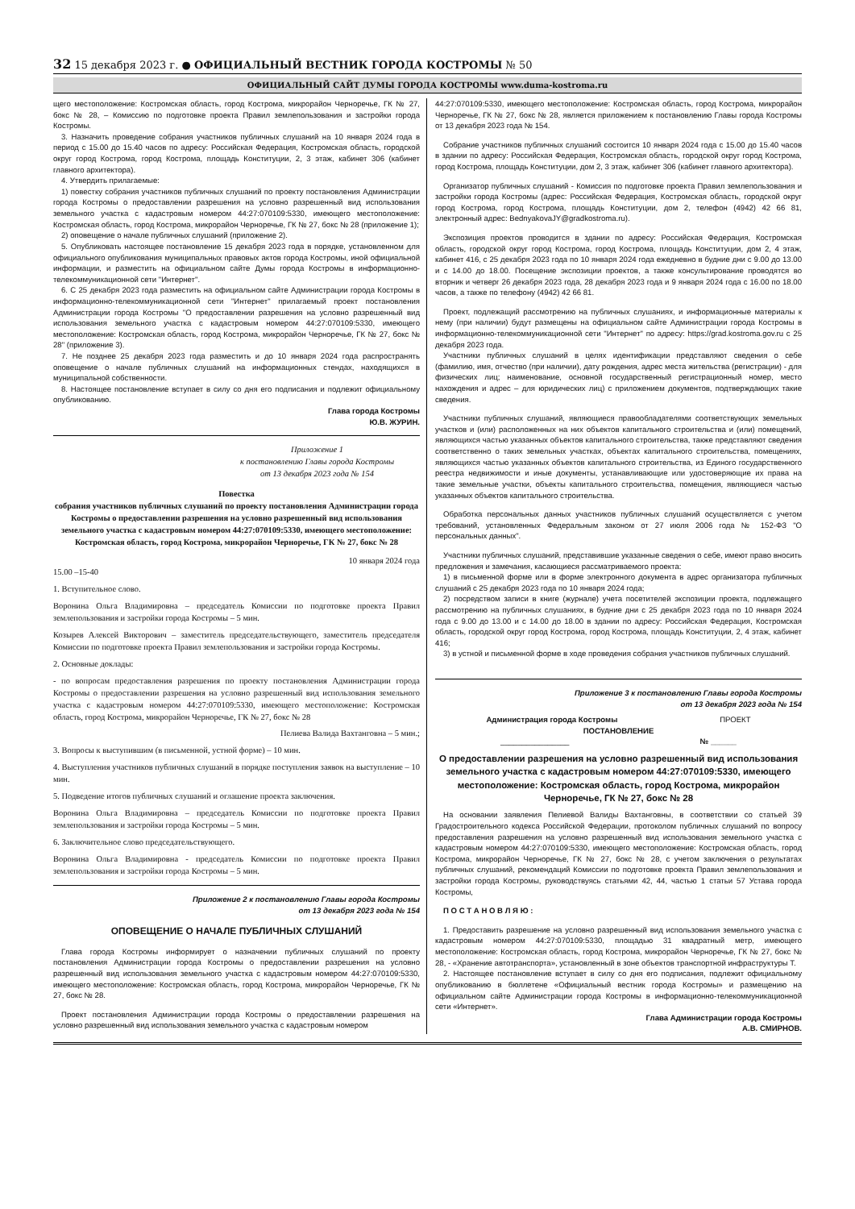32 15 декабря 2023 г. ● ОФИЦИАЛЬНЫЙ ВЕСТНИК ГОРОДА КОСТРОМЫ № 50
ОФИЦИАЛЬНЫЙ САЙТ ДУМЫ ГОРОДА КОСТРОМЫ www.duma-kostroma.ru
щего местоположение: Костромская область, город Кострома, микрорайон Черноречье, ГК № 27, бокс № 28, – Комиссию по подготовке проекта Правил землепользования и застройки города Костромы.
3. Назначить проведение собрания участников публичных слушаний на 10 января 2024 года в период с 15.00 до 15.40 часов по адресу: Российская Федерация, Костромская область, городской округ город Кострома, город Кострома, площадь Конституции, 2, 3 этаж, кабинет 306 (кабинет главного архитектора).
4. Утвердить прилагаемые:
1) повестку собрания участников публичных слушаний по проекту постановления Администрации города Костромы о предоставлении разрешения на условно разрешенный вид использования земельного участка с кадастровым номером 44:27:070109:5330, имеющего местоположение: Костромская область, город Кострома, микрорайон Черноречье, ГК № 27, бокс № 28 (приложение 1);
2) оповещение о начале публичных слушаний (приложение 2).
5. Опубликовать настоящее постановление 15 декабря 2023 года в порядке, установленном для официального опубликования муниципальных правовых актов города Костромы, иной официальной информации, и разместить на официальном сайте Думы города Костромы в информационно-телекоммуникационной сети "Интернет".
6. С 25 декабря 2023 года разместить на официальном сайте Администрации города Костромы в информационно-телекоммуникационной сети "Интернет" прилагаемый проект постановления Администрации города Костромы "О предоставлении разрешения на условно разрешенный вид использования земельного участка с кадастровым номером 44:27:070109:5330, имеющего местоположение: Костромская область, город Кострома, микрорайон Черноречье, ГК № 27, бокс № 28" (приложение 3).
7. Не позднее 25 декабря 2023 года разместить и до 10 января 2024 года распространять оповещение о начале публичных слушаний на информационных стендах, находящихся в муниципальной собственности.
8. Настоящее постановление вступает в силу со дня его подписания и подлежит официальному опубликованию.
Глава города Костромы
Ю.В. ЖУРИН.
Приложение 1
к постановлению Главы города Костромы
от 13 декабря 2023 года № 154
Повестка
собрания участников публичных слушаний по проекту постановления Администрации города Костромы о предоставлении разрешения на условно разрешенный вид использования земельного участка с кадастровым номером 44:27:070109:5330, имеющего местоположение: Костромская область, город Кострома, микрорайон Черноречье, ГК № 27, бокс № 28
10 января 2024 года
15.00 –15-40
1. Вступительное слово.
Воронина Ольга Владимировна – председатель Комиссии по подготовке проекта Правил землепользования и застройки города Костромы – 5 мин.
Козырев Алексей Викторович – заместитель председательствующего, заместитель председателя Комиссии по подготовке проекта Правил землепользования и застройки города Костромы.
2. Основные доклады:
- по вопросам предоставления разрешения по проекту постановления Администрации города Костромы о предоставлении разрешения на условно разрешенный вид использования земельного участка с кадастровым номером 44:27:070109:5330, имеющего местоположение: Костромская область, город Кострома, микрорайон Черноречье, ГК № 27, бокс № 28
Пелиева Валида Вахтанговна – 5 мин.;
3. Вопросы к выступившим (в письменной, устной форме) – 10 мин.
4. Выступления участников публичных слушаний в порядке поступления заявок на выступление – 10 мин.
5. Подведение итогов публичных слушаний и оглашение проекта заключения.
Воронина Ольга Владимировна – председатель Комиссии по подготовке проекта Правил землепользования и застройки города Костромы – 5 мин.
6. Заключительное слово председательствующего.
Воронина Ольга Владимировна - председатель Комиссии по подготовке проекта Правил землепользования и застройки города Костромы – 5 мин.
Приложение 2 к постановлению Главы города Костромы
от 13 декабря 2023 года № 154
ОПОВЕЩЕНИЕ О НАЧАЛЕ ПУБЛИЧНЫХ СЛУШАНИЙ
Глава города Костромы информирует о назначении публичных слушаний по проекту постановления Администрации города Костромы о предоставлении разрешения на условно разрешенный вид использования земельного участка с кадастровым номером 44:27:070109:5330, имеющего местоположение: Костромская область, город Кострома, микрорайон Черноречье, ГК № 27, бокс № 28.
Проект постановления Администрации города Костромы о предоставлении разрешения на условно разрешенный вид использования земельного участка с кадастровым номером
44:27:070109:5330, имеющего местоположение: Костромская область, город Кострома, микрорайон Черноречье, ГК № 27, бокс № 28, является приложением к постановлению Главы города Костромы от 13 декабря 2023 года № 154.
Собрание участников публичных слушаний состоится 10 января 2024 года с 15.00 до 15.40 часов в здании по адресу: Российская Федерация, Костромская область, городской округ город Кострома, город Кострома, площадь Конституции, дом 2, 3 этаж, кабинет 306 (кабинет главного архитектора).
Организатор публичных слушаний - Комиссия по подготовке проекта Правил землепользования и застройки города Костромы (адрес: Российская Федерация, Костромская область, городской округ город Кострома, город Кострома, площадь Конституции, дом 2, телефон (4942) 42 66 81, электронный адрес: BednyakovaJY@gradkostroma.ru).
Экспозиция проектов проводится в здании по адресу: Российская Федерация, Костромская область, городской округ город Кострома, город Кострома, площадь Конституции, дом 2, 4 этаж, кабинет 416, с 25 декабря 2023 года по 10 января 2024 года ежедневно в будние дни с 9.00 до 13.00 и с 14.00 до 18.00. Посещение экспозиции проектов, а также консультирование проводятся во вторник и четверг 26 декабря 2023 года, 28 декабря 2023 года и 9 января 2024 года с 16.00 по 18.00 часов, а также по телефону (4942) 42 66 81.
Проект, подлежащий рассмотрению на публичных слушаниях, и информационные материалы к нему (при наличии) будут размещены на официальном сайте Администрации города Костромы в информационно-телекоммуникационной сети "Интернет" по адресу: https://grad.kostroma.gov.ru с 25 декабря 2023 года.
Участники публичных слушаний в целях идентификации представляют сведения о себе (фамилию, имя, отчество (при наличии), дату рождения, адрес места жительства (регистрации) - для физических лиц; наименование, основной государственный регистрационный номер, место нахождения и адрес – для юридических лиц) с приложением документов, подтверждающих такие сведения.
Участники публичных слушаний, являющиеся правообладателями соответствующих земельных участков и (или) расположенных на них объектов капитального строительства и (или) помещений, являющихся частью указанных объектов капитального строительства, также представляют сведения соответственно о таких земельных участках, объектах капитального строительства, помещениях, являющихся частью указанных объектов капитального строительства, из Единого государственного реестра недвижимости и иные документы, устанавливающие или удостоверяющие их права на такие земельные участки, объекты капитального строительства, помещения, являющиеся частью указанных объектов капитального строительства.
Обработка персональных данных участников публичных слушаний осуществляется с учетом требований, установленных Федеральным законом от 27 июля 2006 года № 152-ФЗ "О персональных данных".
Участники публичных слушаний, представившие указанные сведения о себе, имеют право вносить предложения и замечания, касающиеся рассматриваемого проекта:
1) в письменной форме или в форме электронного документа в адрес организатора публичных слушаний с 25 декабря 2023 года по 10 января 2024 года;
2) посредством записи в книге (журнале) учета посетителей экспозиции проекта, подлежащего рассмотрению на публичных слушаниях, в будние дни с 25 декабря 2023 года по 10 января 2024 года с 9.00 до 13.00 и с 14.00 до 18.00 в здании по адресу: Российская Федерация, Костромская область, городской округ город Кострома, город Кострома, площадь Конституции, 2, 4 этаж, кабинет 416;
3) в устной и письменной форме в ходе проведения собрания участников публичных слушаний.
Приложение 3 к постановлению Главы города Костромы
от 13 декабря 2023 года № 154
Администрация города Костромы ПРОЕКТ
ПОСТАНОВЛЕНИЕ
________________ № ______
О предоставлении разрешения на условно разрешенный вид использования земельного участка с кадастровым номером 44:27:070109:5330, имеющего местоположение: Костромская область, город Кострома, микрорайон Черноречье, ГК № 27, бокс № 28
На основании заявления Пелиевой Валиды Вахтанговны, в соответствии со статьей 39 Градостроительного кодекса Российской Федерации, протоколом публичных слушаний по вопросу предоставления разрешения на условно разрешенный вид использования земельного участка с кадастровым номером 44:27:070109:5330, имеющего местоположение: Костромская область, город Кострома, микрорайон Черноречье, ГК № 27, бокс № 28, с учетом заключения о результатах публичных слушаний, рекомендаций Комиссии по подготовке проекта Правил землепользования и застройки города Костромы, руководствуясь статьями 42, 44, частью 1 статьи 57 Устава города Костромы,
П О С Т А Н О В Л Я Ю :
1. Предоставить разрешение на условно разрешенный вид использования земельного участка с кадастровым номером 44:27:070109:5330, площадью 31 квадратный метр, имеющего местоположение: Костромская область, город Кострома, микрорайон Черноречье, ГК № 27, бокс № 28, - «Хранение автотранспорта», установленный в зоне объектов транспортной инфраструктуры Т.
2. Настоящее постановление вступает в силу со дня его подписания, подлежит официальному опубликованию в бюллетене «Официальный вестник города Костромы» и размещению на официальном сайте Администрации города Костромы в информационно-телекоммуникационной сети «Интернет».
Глава Администрации города Костромы
А.В. СМИРНОВ.